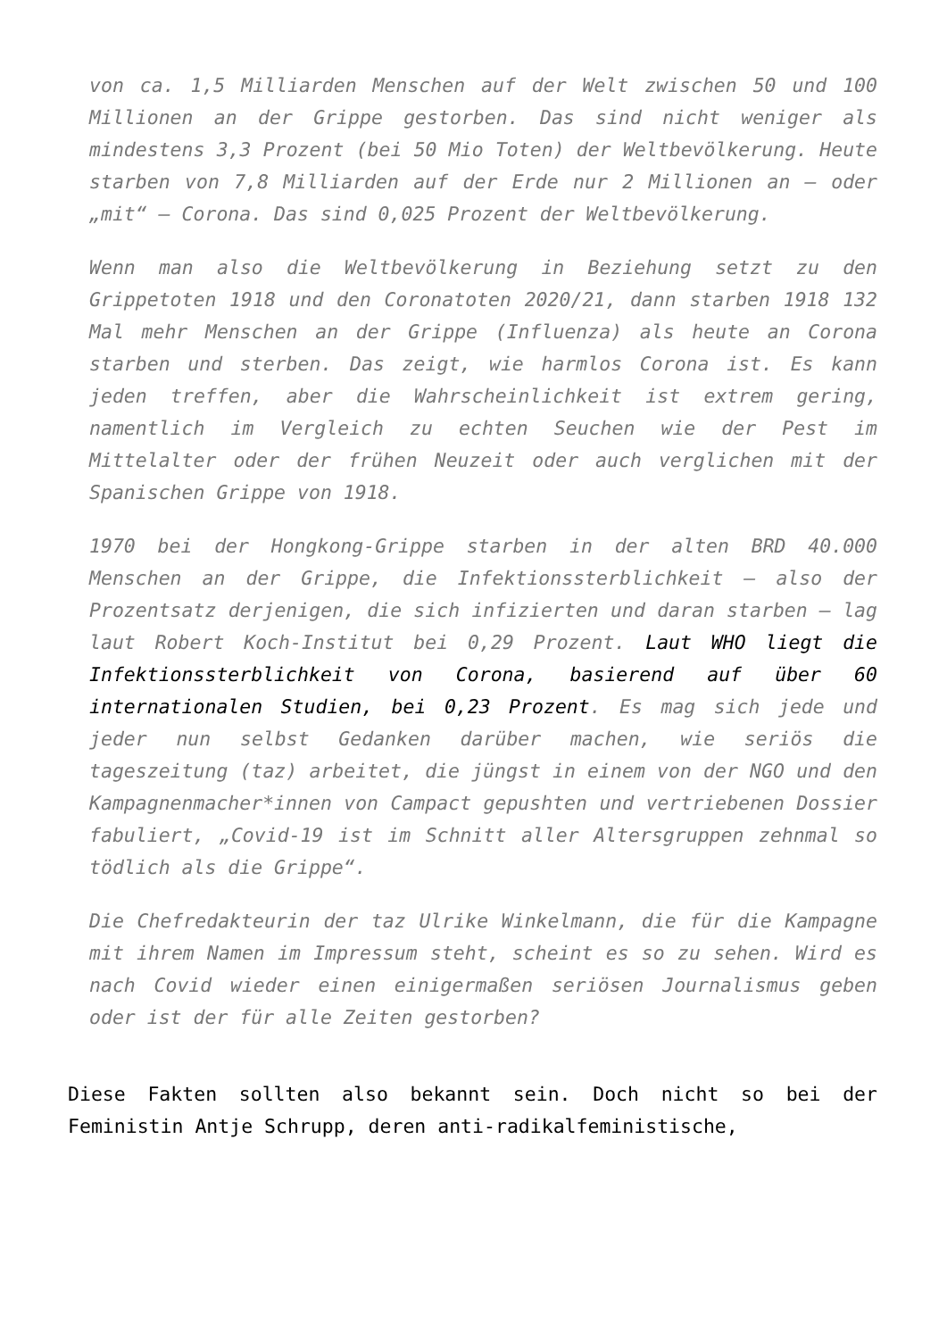von ca. 1,5 Milliarden Menschen auf der Welt zwischen 50 und 100 Millionen an der Grippe gestorben. Das sind nicht weniger als mindestens 3,3 Prozent (bei 50 Mio Toten) der Weltbevölkerung. Heute starben von 7,8 Milliarden auf der Erde nur 2 Millionen an – oder „mit“ – Corona. Das sind 0,025 Prozent der Weltbevölkerung.
Wenn man also die Weltbevölkerung in Beziehung setzt zu den Grippetoten 1918 und den Coronatoten 2020/21, dann starben 1918 132 Mal mehr Menschen an der Grippe (Influenza) als heute an Corona starben und sterben. Das zeigt, wie harmlos Corona ist. Es kann jeden treffen, aber die Wahrscheinlichkeit ist extrem gering, namentlich im Vergleich zu echten Seuchen wie der Pest im Mittelalter oder der frühen Neuzeit oder auch verglichen mit der Spanischen Grippe von 1918.
1970 bei der Hongkong-Grippe starben in der alten BRD 40.000 Menschen an der Grippe, die Infektionssterblichkeit – also der Prozentsatz derjenigen, die sich infizierten und daran starben – lag laut Robert Koch-Institut bei 0,29 Prozent. Laut WHO liegt die Infektionssterblichkeit von Corona, basierend auf über 60 internationalen Studien, bei 0,23 Prozent. Es mag sich jede und jeder nun selbst Gedanken darüber machen, wie seriös die tageszeitung (taz) arbeitet, die jüngst in einem von der NGO und den Kampagnenmacher*innen von Campact gepushten und vertriebenen Dossier fabuliert, „Covid-19 ist im Schnitt aller Altersgruppen zehnmal so tödlich als die Grippe“.
Die Chefredakteurin der taz Ulrike Winkelmann, die für die Kampagne mit ihrem Namen im Impressum steht, scheint es so zu sehen. Wird es nach Covid wieder einen einigermaßen seriösen Journalismus geben oder ist der für alle Zeiten gestorben?
Diese Fakten sollten also bekannt sein. Doch nicht so bei der Feministin Antje Schrupp, deren anti-radikalfeministische,